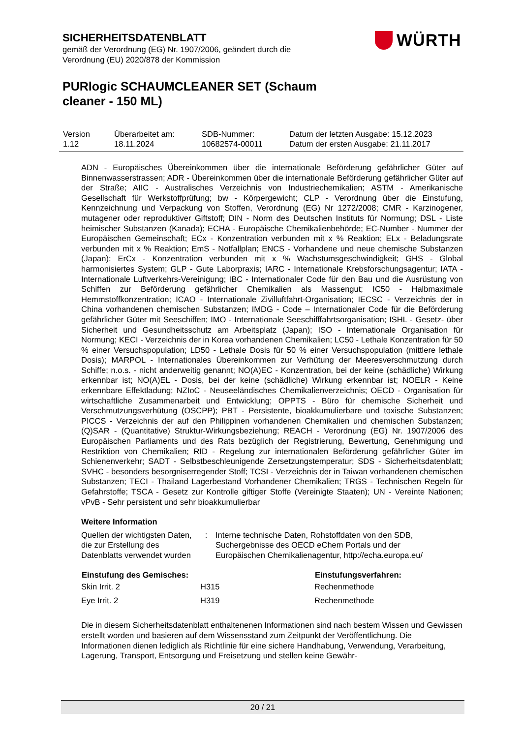SICHERHEITSDATENBLATT
gemäß der Verordnung (EG) Nr. 1907/2006, geändert durch die
Verordnung (EU) 2020/878 der Kommission
PURlogic SCHAUMCLEANER SET (Schaum
cleaner - 150 ML)
WÜRTH
| Version 1.12 | Überarbeitet am: 18.11.2024 | SDB-Nummer: 10682574-00011 | Datum der letzten Ausgabe: 15.12.2023 Datum der ersten Ausgabe: 21.11.2017 |
ADN - Europäisches Übereinkommen über die internationale Beförderung gefährlicher Güter auf Binnenwasserstrassen; ADR - Übereinkommen über die internationale Beförderung gefährlicher Güter auf der Straße; AIIC - Australisches Verzeichnis von Industriechemikalien; ASTM - Amerikanische Gesellschaft für Werkstoffprüfung; bw - Körpergewicht; CLP - Verordnung über die Einstufung, Kennzeichnung und Verpackung von Stoffen, Verordnung (EG) Nr 1272/2008; CMR - Karzinogener, mutagener oder reproduktiver Giftstoff; DIN - Norm des Deutschen Instituts für Normung; DSL - Liste heimischer Substanzen (Kanada); ECHA - Europäische Chemikalienbehörde; EC-Number - Nummer der Europäischen Gemeinschaft; ECx - Konzentration verbunden mit x % Reaktion; ELx - Beladungsrate verbunden mit x % Reaktion; EmS - Notfallplan; ENCS - Vorhandene und neue chemische Substanzen (Japan); ErCx - Konzentration verbunden mit x % Wachstumsgeschwindigkeit; GHS - Global harmonisiertes System; GLP - Gute Laborpraxis; IARC - Internationale Krebsforschungsagentur; IATA - Internationale Luftverkehrs-Vereinigung; IBC - Internationaler Code für den Bau und die Ausrüstung von Schiffen zur Beförderung gefährlicher Chemikalien als Massengut; IC50 - Halbmaximale Hemmstoffkonzentration; ICAO - Internationale Zivilluftfahrt-Organisation; IECSC - Verzeichnis der in China vorhandenen chemischen Substanzen; IMDG - Code – Internationaler Code für die Beförderung gefährlicher Güter mit Seeschiffen; IMO - Internationale Seeschifffahrtsorganisation; ISHL - Gesetz- über Sicherheit und Gesundheitsschutz am Arbeitsplatz (Japan); ISO - Internationale Organisation für Normung; KECI - Verzeichnis der in Korea vorhandenen Chemikalien; LC50 - Lethale Konzentration für 50 % einer Versuchspopulation; LD50 - Lethale Dosis für 50 % einer Versuchspopulation (mittlere lethale Dosis); MARPOL - Internationales Übereinkommen zur Verhütung der Meeresverschmutzung durch Schiffe; n.o.s. - nicht anderweitig genannt; NO(A)EC - Konzentration, bei der keine (schädliche) Wirkung erkennbar ist; NO(A)EL - Dosis, bei der keine (schädliche) Wirkung erkennbar ist; NOELR - Keine erkennbare Effektladung; NZIoC - Neuseeländisches Chemikalienverzeichnis; OECD - Organisation für wirtschaftliche Zusammenarbeit und Entwicklung; OPPTS - Büro für chemische Sicherheit und Verschmutzungsverhütung (OSCPP); PBT - Persistente, bioakkumulierbare und toxische Substanzen; PICCS - Verzeichnis der auf den Philippinen vorhandenen Chemikalien und chemischen Substanzen; (Q)SAR - (Quantitative) Struktur-Wirkungsbeziehung; REACH - Verordnung (EG) Nr. 1907/2006 des Europäischen Parliaments und des Rats bezüglich der Registrierung, Bewertung, Genehmigung und Restriktion von Chemikalien; RID - Regelung zur internationalen Beförderung gefährlicher Güter im Schienenverkehr; SADT - Selbstbeschleunigende Zersetzungstemperatur; SDS - Sicherheitsdatenblatt; SVHC - besonders besorgniserregender Stoff; TCSI - Verzeichnis der in Taiwan vorhandenen chemischen Substanzen; TECI - Thailand Lagerbestand Vorhandener Chemikalien; TRGS - Technischen Regeln für Gefahrstoffe; TSCA - Gesetz zur Kontrolle giftiger Stoffe (Vereinigte Staaten); UN - Vereinte Nationen; vPvB - Sehr persistent und sehr bioakkumulierbar
Weitere Information
| Quellen der wichtigsten Daten, die zur Erstellung des Datenblatts verwendet wurden | : | Interne technische Daten, Rohstoffdaten von den SDB, Suchergebnisse des OECD eChem Portals und der Europäischen Chemikalienagentur, http://echa.europa.eu/ |
| Einstufung des Gemisches: | | Einstufungsverfahren: |
| --- | --- | --- |
| Skin Irrit. 2 | H315 | Rechenmethode |
| Eye Irrit. 2 | H319 | Rechenmethode |
Die in diesem Sicherheitsdatenblatt enthaltenenen Informationen sind nach bestem Wissen und Gewissen erstellt worden und basieren auf dem Wissensstand zum Zeitpunkt der Veröffentlichung. Die Informationen dienen lediglich als Richtlinie für eine sichere Handhabung, Verwendung, Verarbeitung, Lagerung, Transport, Entsorgung und Freisetzung und stellen keine Gewähr-
20 / 21